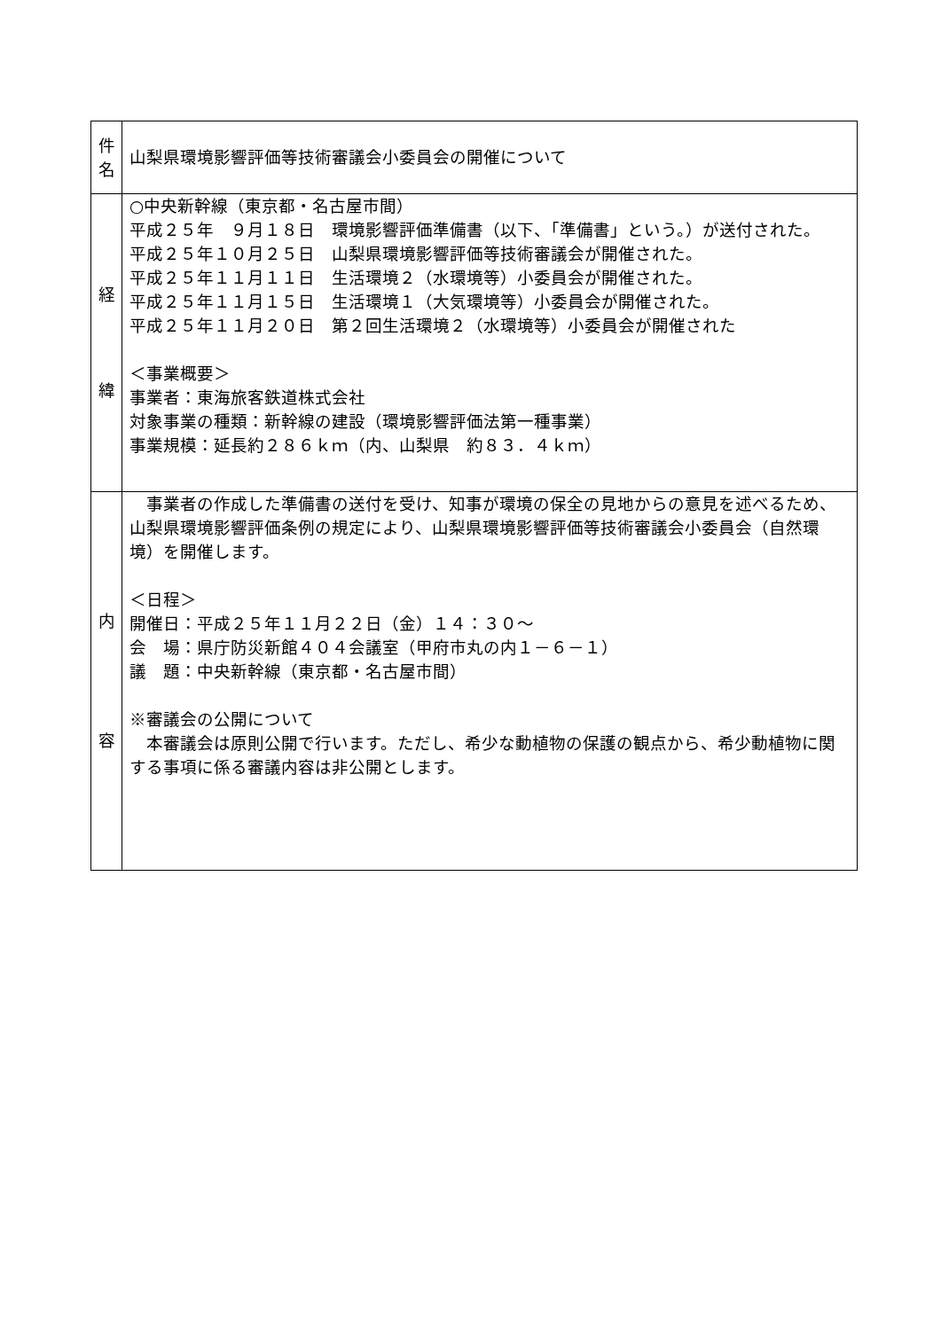| 件 名 | 山梨県環境影響評価等技術審議会小委員会の開催について |
| 経 緯 | ○中央新幹線（東京都・名古屋市間） 平成２５年 ９月１８日 環境影響評価準備書（以下、「準備書」という。）が送付された。 平成２５年１０月２５日 山梨県環境影響評価等技術審議会が開催された。 平成２５年１１月１１日 生活環境２（水環境等）小委員会が開催された。 平成２５年１１月１５日 生活環境１（大気環境等）小委員会が開催された。 平成２５年１１月２０日 第２回生活環境２（水環境等）小委員会が開催された ＜事業概要＞ 事業者：東海旅客鉄道株式会社 対象事業の種類：新幹線の建設（環境影響評価法第一種事業） 事業規模：延長約２８６ｋｍ（内、山梨県 約８３．４ｋｍ） |
| 内 容 | 事業者の作成した準備書の送付を受け、知事が環境の保全の見地からの意見を述べるため、山梨県環境影響評価条例の規定により、山梨県環境影響評価等技術審議会小委員会（自然環境）を開催します。 ＜日程＞ 開催日：平成２５年１１月２２日（金）１４：３０～ 会 場：県庁防災新館４０４会議室（甲府市丸の内１－６－１） 議 題：中央新幹線（東京都・名古屋市間） ※審議会の公開について 本審議会は原則公開で行います。ただし、希少な動植物の保護の観点から、希少動植物に関する事項に係る審議内容は非公開とします。 |